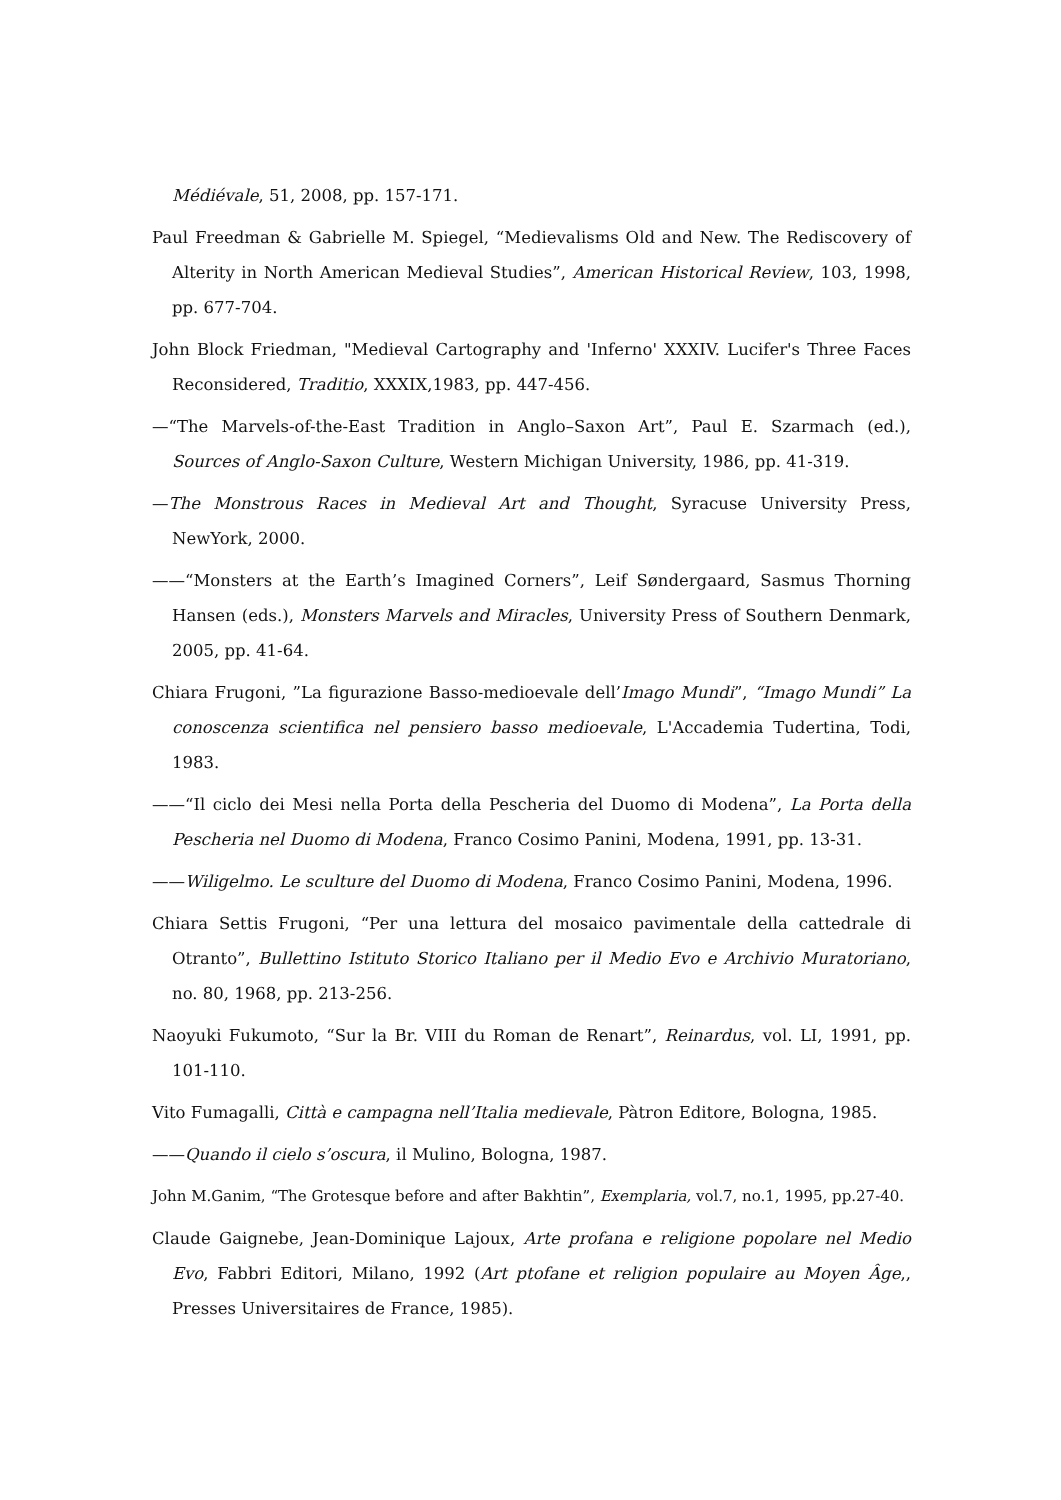Médiévale, 51, 2008, pp. 157-171.
Paul Freedman & Gabrielle M. Spiegel, “Medievalisms Old and New. The Rediscovery of Alterity in North American Medieval Studies”, American Historical Review, 103, 1998, pp. 677-704.
John Block Friedman, "Medieval Cartography and 'Inferno' XXXIV. Lucifer's Three Faces Reconsidered, Traditio, XXXIX,1983, pp. 447-456.
—“The Marvels-of-the-East Tradition in Anglo–Saxon Art”, Paul E. Szarmach (ed.), Sources of Anglo-Saxon Culture, Western Michigan University, 1986, pp. 41-319.
—The Monstrous Races in Medieval Art and Thought, Syracuse University Press, NewYork, 2000.
——“Monsters at the Earth’s Imagined Corners”, Leif Søndergaard, Sasmus Thorning Hansen (eds.), Monsters Marvels and Miracles, University Press of Southern Denmark, 2005, pp. 41-64.
Chiara Frugoni, ”La figurazione Basso-medioevale dell’Imago Mundi”, “Imago Mundi” La conoscenza scientifica nel pensiero basso medioevale, L'Accademia Tudertina, Todi, 1983.
——“Il ciclo dei Mesi nella Porta della Pescheria del Duomo di Modena”, La Porta della Pescheria nel Duomo di Modena, Franco Cosimo Panini, Modena, 1991, pp. 13-31.
——Wiligelmo. Le sculture del Duomo di Modena, Franco Cosimo Panini, Modena, 1996.
Chiara Settis Frugoni, “Per una lettura del mosaico pavimentale della cattedrale di Otranto”, Bullettino Istituto Storico Italiano per il Medio Evo e Archivio Muratoriano, no. 80, 1968, pp. 213-256.
Naoyuki Fukumoto, “Sur la Br. VIII du Roman de Renart”, Reinardus, vol. LI, 1991, pp. 101-110.
Vito Fumagalli, Città e campagna nell’Italia medievale, Pàtron Editore, Bologna, 1985.
——Quando il cielo s’oscura, il Mulino, Bologna, 1987.
John M.Ganim, “The Grotesque before and after Bakhtin”, Exemplaria, vol.7, no.1, 1995, pp.27-40.
Claude Gaignebe, Jean-Dominique Lajoux, Arte profana e religione popolare nel Medio Evo, Fabbri Editori, Milano, 1992 (Art ptofane et religion populaire au Moyen Âge,, Presses Universitaires de France, 1985).